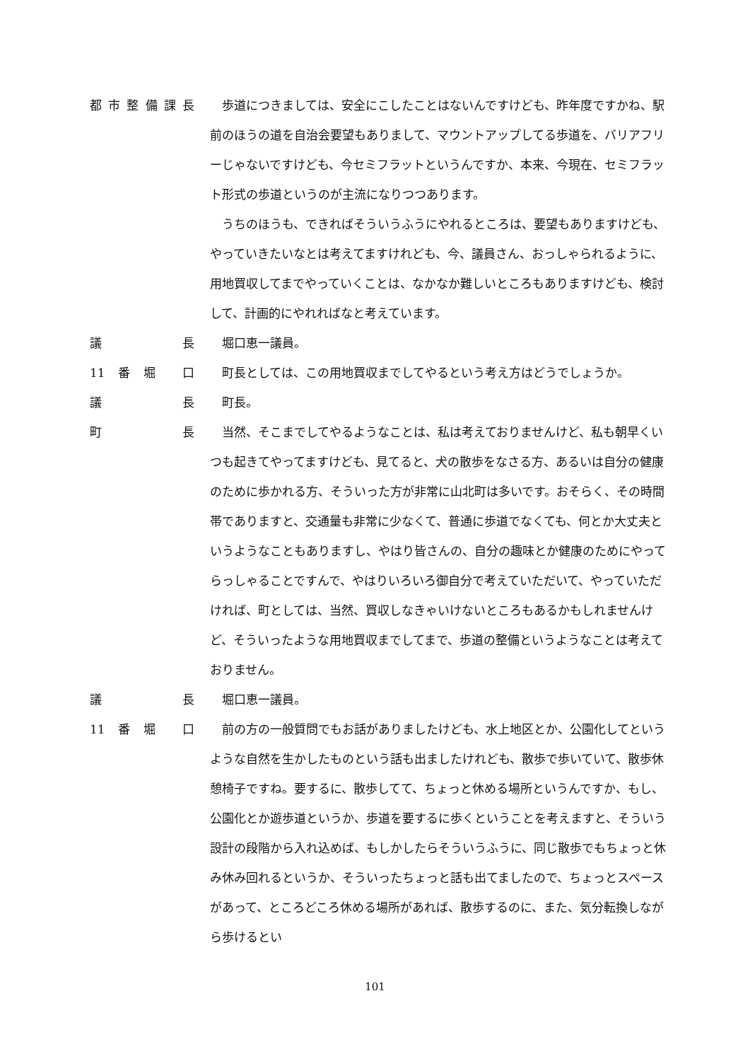都市整備課長 歩道につきましては、安全にこしたことはないんですけども、昨年度ですかね、駅前のほうの道を自治会要望もありまして、マウントアップしてる歩道を、バリアフリーじゃないですけども、今セミフラットというんですか、本来、今現在、セミフラット形式の歩道というのが主流になりつつあります。
うちのほうも、できればそういうふうにやれるところは、要望もありますけども、やっていきたいなとは考えてますけれども、今、議員さん、おっしゃられるように、用地買収してまでやっていくことは、なかなか難しいところもありますけども、検討して、計画的にやれればなと考えています。
議長 堀口恵一議員。
11 番堀 口 町長としては、この用地買収までしてやるという考え方はどうでしょうか。
議長 町長。
町長 当然、そこまでしてやるようなことは、私は考えておりませんけど、私も朝早くいつも起きてやってますけども、見てると、犬の散歩をなさる方、あるいは自分の健康のために歩かれる方、そういった方が非常に山北町は多いです。おそらく、その時間帯でありますと、交通量も非常に少なくて、普通に歩道でなくても、何とか大丈夫というようなこともありますし、やはり皆さんの、自分の趣味とか健康のためにやってらっしゃることですんで、やはりいろいろ御自分で考えていただいて、やっていただければ、町としては、当然、買収しなきゃいけないところもあるかもしれませんけど、そういったような用地買収までしてまで、歩道の整備というようなことは考えておりません。
議長 堀口恵一議員。
11 番堀 口 前の方の一般質問でもお話がありましたけども、水上地区とか、公園化してというような自然を生かしたものという話も出ましたけれども、散歩で歩いていて、散歩休憩椅子ですね。要するに、散歩してて、ちょっと休める場所というんですか、もし、公園化とか遊歩道というか、歩道を要するに歩くということを考えますと、そういう設計の段階から入れ込めば、もしかしたらそういうふうに、同じ散歩でもちょっと休み休み回れるというか、そういったちょっと話も出てましたので、ちょっとスペースがあって、ところどころ休める場所があれば、散歩するのに、また、気分転換しながら歩けるとい
101